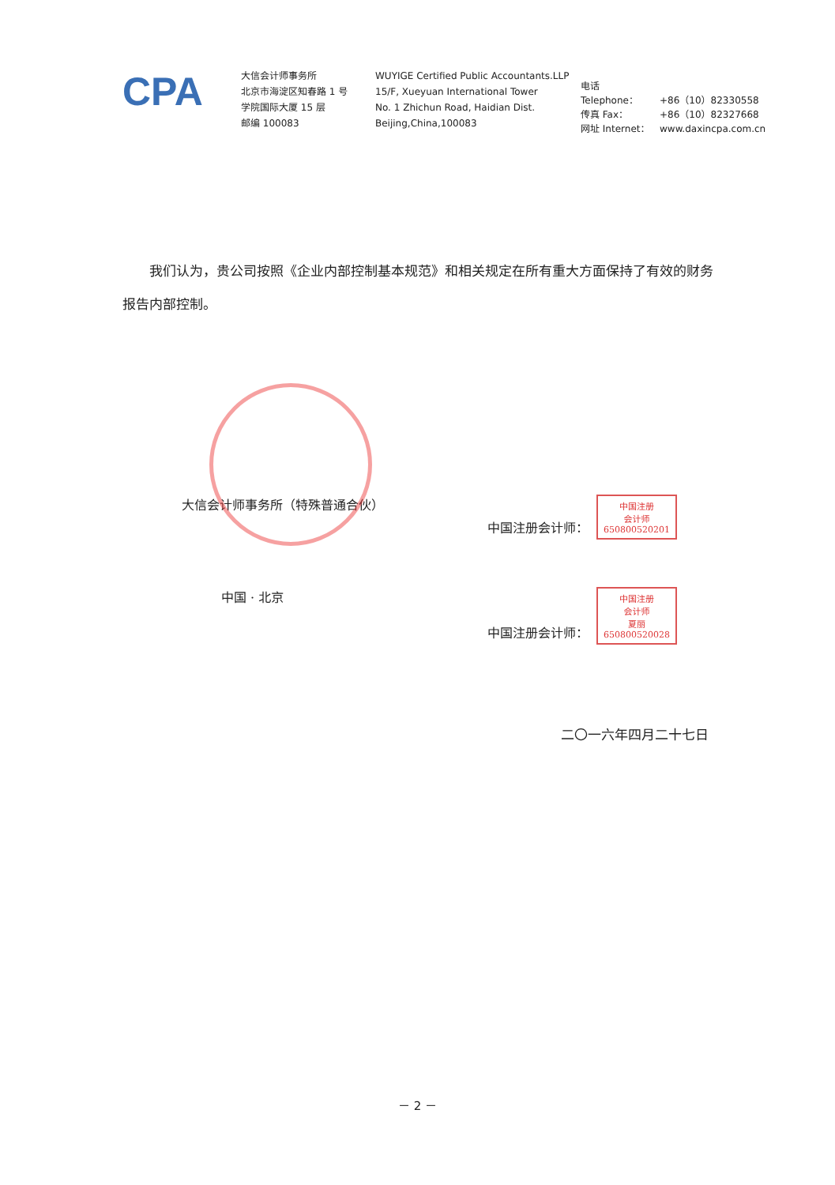CPA
大信会计师事务所
北京市海淀区知春路 1 号
学院国际大厦 15 层
邮编 100083
WUYIGE Certified Public Accountants.LLP
15/F, Xueyuan International Tower
No. 1 Zhichun Road, Haidian Dist.
Beijing,China,100083
电话 Telephone： +86（10）82330558
传真 Fax： +86（10）82327668
网址 Internet： www.daxincpa.com.cn
　　我们认为，贵公司按照《企业内部控制基本规范》和相关规定在所有重大方面保持了有效的财务报告内部控制。
大信会计师事务所（特殊普通合伙） 中国注册会计师： 中国注册
会计师
650800520201
中国 · 北京 中国注册会计师： 中国注册
会计师
夏丽
650800520028
二〇一六年四月二十七日
－ 2 －